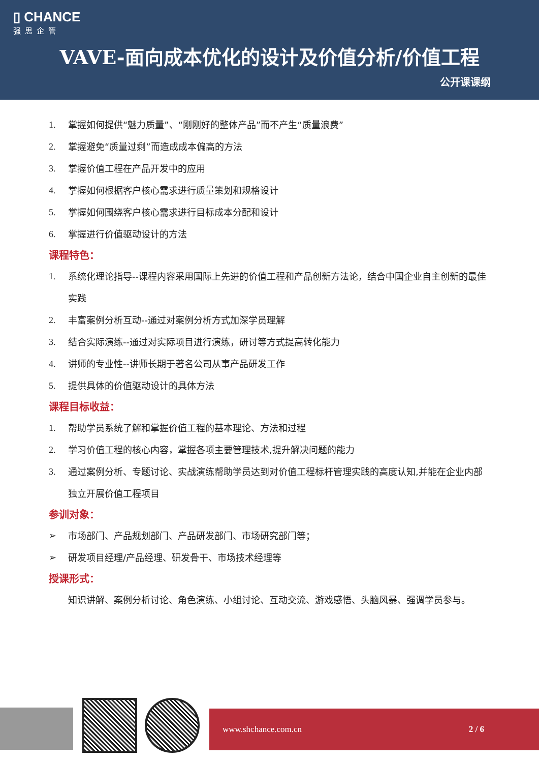▯ CHANCE
强思企管
VAVE-面向成本优化的设计及价值分析/价值工程
公开课课纲
1. 掌握如何提供“魅力质量”、“刚刚好的整体产品”而不产生“质量浪费”
2. 掌握避免“质量过剩”而造成成本偏高的方法
3. 掌握价值工程在产品开发中的应用
4. 掌握如何根据客户核心需求进行质量策划和规格设计
5. 掌握如何围绕客户核心需求进行目标成本分配和设计
6. 掌握进行价值驱动设计的方法
课程特色：
1. 系统化理论指导--课程内容采用国际上先进的价值工程和产品创新方法论，结合中国企业自主创新的最佳实践
2. 丰富案例分析互动--通过对案例分析方式加深学员理解
3. 结合实际演练--通过对实际项目进行演练，研讨等方式提高转化能力
4. 讲师的专业性--讲师长期于著名公司从事产品研发工作
5. 提供具体的价值驱动设计的具体方法
课程目标收益：
1. 帮助学员系统了解和掌握价值工程的基本理论、方法和过程
2. 学习价值工程的核心内容，掌握各项主要管理技术,提升解决问题的能力
3. 通过案例分析、专题讨论、实战演练帮助学员达到对价值工程标杆管理实践的高度认知,并能在企业内部独立开展价值工程项目
参训对象：
➢ 市场部门、产品规划部门、产品研发部门、市场研究部门等；
➢ 研发项目经理/产品经理、研发骨干、市场技术经理等
授课形式：
知识讲解、案例分析讨论、角色演练、小组讨论、互动交流、游戏感悟、头脑风暴、强调学员参与。
www.shchance.com.cn 2 / 6